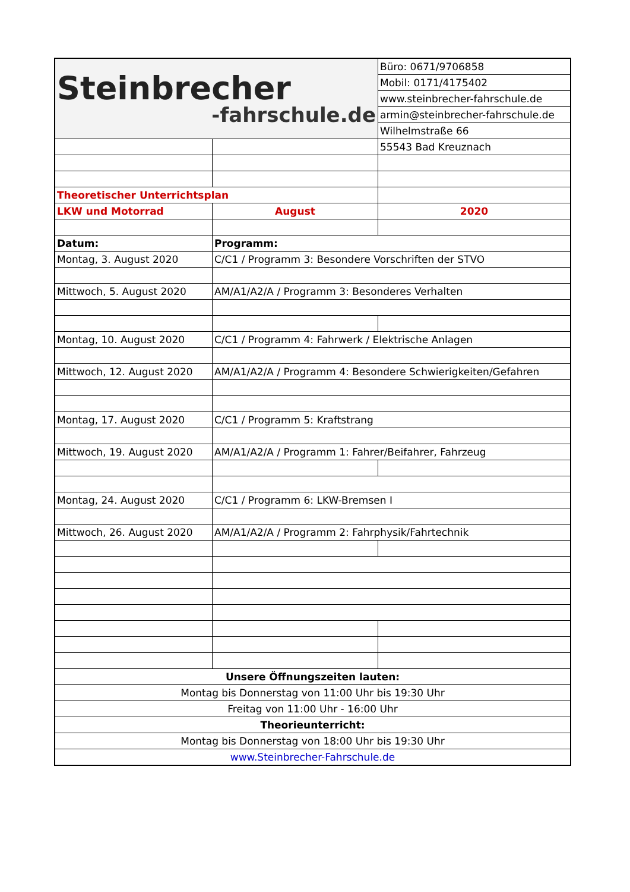| Steinbrecher -fahrschule.de | | Büro: 0671/9706858 |
| | | Mobil: 0171/4175402 |
| | | www.steinbrecher-fahrschule.de |
| | | armin@steinbrecher-fahrschule.de |
| | | Wilhelmstraße 66 |
| | | 55543 Bad Kreuznach |
| Theoretischer Unterrichtsplan | | |
| LKW und Motorrad | August | 2020 |
| Datum: | Programm: | |
| Montag, 3. August 2020 | C/C1 / Programm 3: Besondere Vorschriften der STVO | |
| Mittwoch, 5. August 2020 | AM/A1/A2/A / Programm 3: Besonderes Verhalten | |
| Montag, 10. August 2020 | C/C1 / Programm 4: Fahrwerk / Elektrische Anlagen | |
| Mittwoch, 12. August 2020 | AM/A1/A2/A / Programm 4: Besondere Schwierigkeiten/Gefahren | |
| Montag, 17. August 2020 | C/C1 / Programm 5: Kraftstrang | |
| Mittwoch, 19. August 2020 | AM/A1/A2/A / Programm 1: Fahrer/Beifahrer, Fahrzeug | |
| Montag, 24. August 2020 | C/C1 / Programm 6: LKW-Bremsen I | |
| Mittwoch, 26. August 2020 | AM/A1/A2/A / Programm 2: Fahrphysik/Fahrtechnik | |
| Unsere Öffnungszeiten lauten: | | |
| Montag bis Donnerstag von 11:00 Uhr bis 19:30 Uhr | | |
| Freitag von 11:00 Uhr - 16:00 Uhr | | |
| Theorieunterricht: | | |
| Montag bis Donnerstag von 18:00 Uhr bis 19:30 Uhr | | |
| www.Steinbrecher-Fahrschule.de | | |